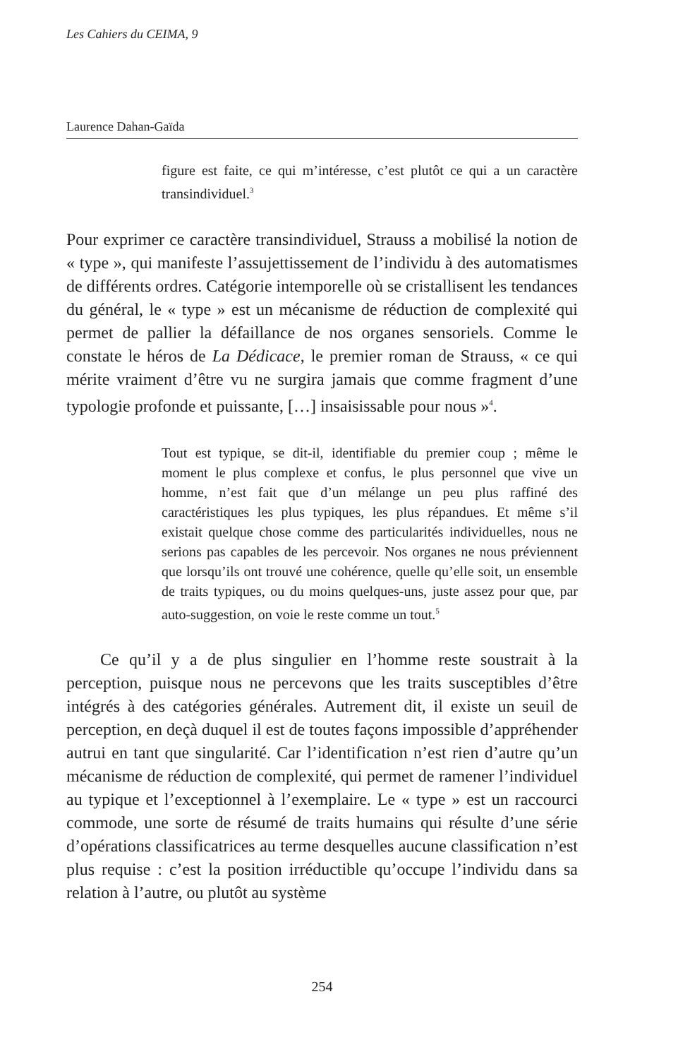Les Cahiers du CEIMA, 9
Laurence Dahan-Gaïda
figure est faite, ce qui m’intéresse, c’est plutôt ce qui a un caractère transindividuel.<sup>3</sup>
Pour exprimer ce caractère transindividuel, Strauss a mobilisé la notion de « type », qui manifeste l’assujettissement de l’individu à des automatismes de différents ordres. Catégorie intemporelle où se cristallisent les tendances du général, le « type » est un mécanisme de réduction de complexité qui permet de pallier la défaillance de nos organes sensoriels. Comme le constate le héros de La Dédicace, le premier roman de Strauss, « ce qui mérite vraiment d’être vu ne surgira jamais que comme fragment d’une typologie profonde et puissante, […] insaisissable pour nous »<sup>4</sup>.
Tout est typique, se dit-il, identifiable du premier coup ; même le moment le plus complexe et confus, le plus personnel que vive un homme, n’est fait que d’un mélange un peu plus raffiné des caractéristiques les plus typiques, les plus répandues. Et même s’il existait quelque chose comme des particularités individuelles, nous ne serions pas capables de les percevoir. Nos organes ne nous préviennent que lorsqu’ils ont trouvé une cohérence, quelle qu’elle soit, un ensemble de traits typiques, ou du moins quelques-uns, juste assez pour que, par auto-suggestion, on voie le reste comme un tout.<sup>5</sup>
Ce qu’il y a de plus singulier en l’homme reste soustrait à la perception, puisque nous ne percevons que les traits susceptibles d’être intégrés à des catégories générales. Autrement dit, il existe un seuil de perception, en deçà duquel il est de toutes façons impossible d’appréhender autrui en tant que singularité. Car l’identification n’est rien d’autre qu’un mécanisme de réduction de complexité, qui permet de ramener l’individuel au typique et l’exceptionnel à l’exemplaire. Le « type » est un raccourci commode, une sorte de résumé de traits humains qui résulte d’une série d’opérations classificatrices au terme desquelles aucune classification n’est plus requise : c’est la position irréductible qu’occupe l’individu dans sa relation à l’autre, ou plutôt au système
254